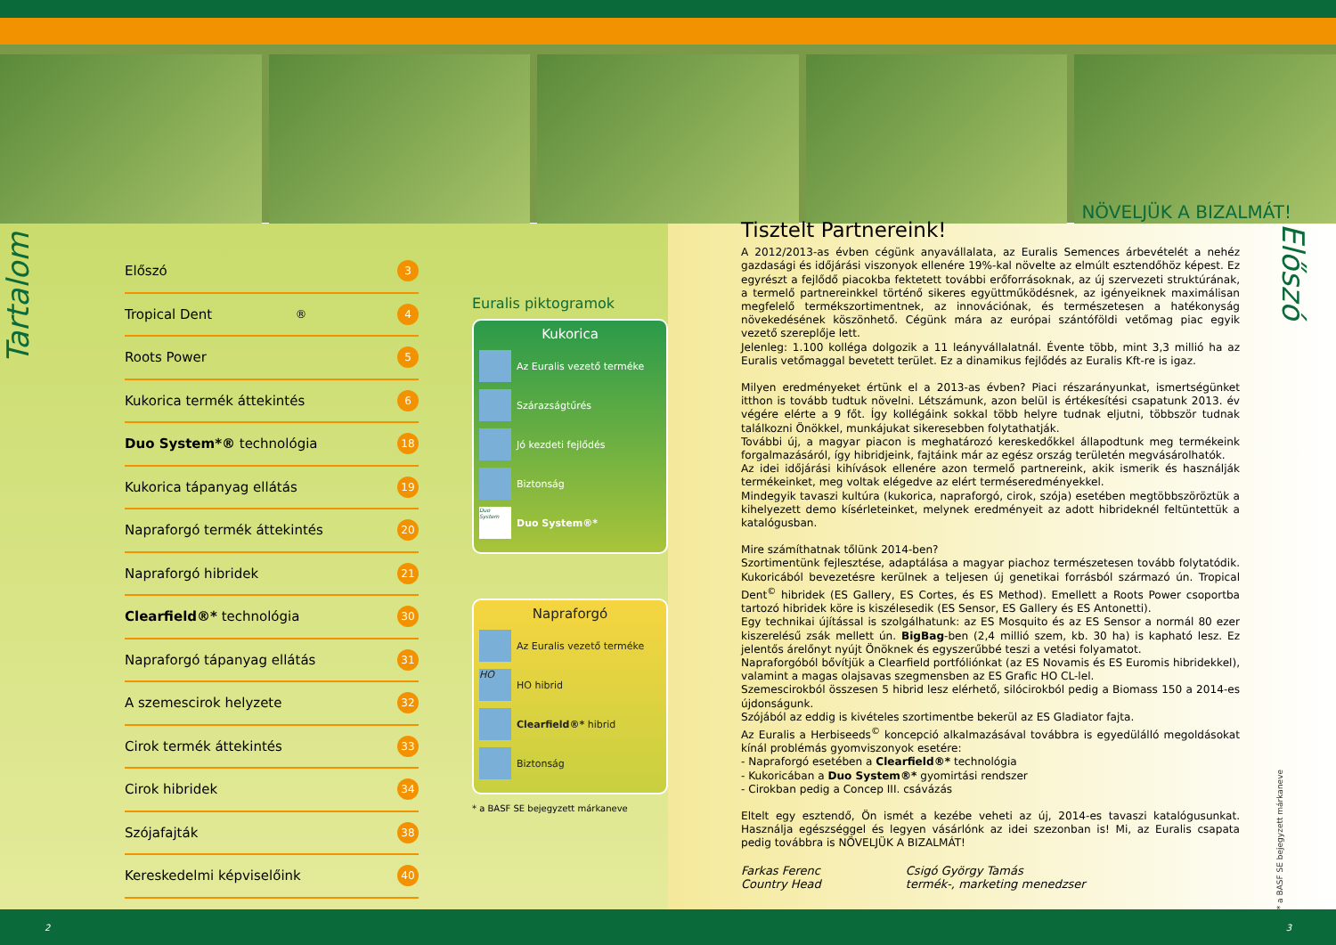Tartalom
Előszó 3
Tropical Dent<sup>®</sup> 4
Roots Power 5
Kukorica termék áttekintés 6
Duo System*® technológia 18
Kukorica tápanyag ellátás 19
Napraforgó termék áttekintés 20
Napraforgó hibridek 21
Clearfield®* technológia 30
Napraforgó tápanyag ellátás 31
A szemescirok helyzete 32
Cirok termék áttekintés 33
Cirok hibridek 34
Szójafajták 38
Kereskedelmi képviselőink 40
Euralis piktogramok
Kukorica
Az Euralis vezető terméke
Szárazságtűrés
Jó kezdeti fejlődés
Biztonság
Duo System Duo System®*
Napraforgó
Az Euralis vezető terméke
HO HO hibrid
Clearfield®* hibrid
Biztonság
* a BASF SE bejegyzett márkaneve
NÖVELJÜK A BIZALMÁT!
Tisztelt Partnereink!
A 2012/2013-as évben cégünk anyavállalata, az Euralis Semences árbevételét a nehéz gazdasági és időjárási viszonyok ellenére 19%-kal növelte az elmúlt esztendőhöz képest. Ez egyrészt a fejlődő piacokba fektetett további erőforrásoknak, az új szervezeti struktúrának, a termelő partnereinkkel történő sikeres együttműködésnek, az igényeiknek maximálisan megfelelő termékszortimentnek, az innovációnak, és természetesen a hatékonyság növekedésének köszönhető. Cégünk mára az európai szántóföldi vetőmag piac egyik vezető szereplője lett.
Jelenleg: 1.100 kolléga dolgozik a 11 leányvállalatnál. Évente több, mint 3,3 millió ha az Euralis vetőmaggal bevetett terület. Ez a dinamikus fejlődés az Euralis Kft-re is igaz.
Milyen eredményeket értünk el a 2013-as évben? Piaci részarányunkat, ismertségünket itthon is tovább tudtuk növelni. Létszámunk, azon belül is értékesítési csapatunk 2013. év végére elérte a 9 főt. Így kollégáink sokkal több helyre tudnak eljutni, többször tudnak találkozni Önökkel, munkájukat sikeresebben folytathatják.
További új, a magyar piacon is meghatározó kereskedőkkel állapodtunk meg termékeink forgalmazásáról, így hibridjeink, fajtáink már az egész ország területén megvásárolhatók.
Az idei időjárási kihívások ellenére azon termelő partnereink, akik ismerik és használják termékeinket, meg voltak elégedve az elért terméseredményekkel.
Mindegyik tavaszi kultúra (kukorica, napraforgó, cirok, szója) esetében megtöbbszöröztük a kihelyezett demo kísérleteinket, melynek eredményeit az adott hibrideknél feltüntettük a katalógusban.
Mire számíthatnak tőlünk 2014-ben?
Szortimentünk fejlesztése, adaptálása a magyar piachoz természetesen tovább folytatódik. Kukoricából bevezetésre kerülnek a teljesen új genetikai forrásból származó ún. Tropical Dent<sup>©</sup> hibridek (ES Gallery, ES Cortes, és ES Method). Emellett a Roots Power csoportba tartozó hibridek köre is kiszélesedik (ES Sensor, ES Gallery és ES Antonetti).
Egy technikai újítással is szolgálhatunk: az ES Mosquito és az ES Sensor a normál 80 ezer kiszerelésű zsák mellett ún. BigBag-ben (2,4 millió szem, kb. 30 ha) is kapható lesz. Ez jelentős árelőnyt nyújt Önöknek és egyszerűbbé teszi a vetési folyamatot.
Napraforgóból bővítjük a Clearfield portfóliónkat (az ES Novamis és ES Euromis hibridekkel), valamint a magas olajsavas szegmensben az ES Grafic HO CL-lel.
Szemescirokból összesen 5 hibrid lesz elérhető, silócirokból pedig a Biomass 150 a 2014-es újdonságunk.
Szójából az eddig is kivételes szortimentbe bekerül az ES Gladiator fajta.
Az Euralis a Herbiseeds<sup>©</sup> koncepció alkalmazásával továbbra is egyedülálló megoldásokat kínál problémás gyomviszonyok esetére:
- Napraforgó esetében a Clearfield®* technológia
- Kukoricában a Duo System®* gyomirtási rendszer
- Cirokban pedig a Concep III. csávázás
Eltelt egy esztendő, Ön ismét a kezébe veheti az új, 2014-es tavaszi katalógusunkat. Használja egészséggel és legyen vásárlónk az idei szezonban is! Mi, az Euralis csapata pedig továbbra is NÖVELJÜK A BIZALMÁT!
Farkas Ferenc
Country Head
Csigó György Tamás
termék-, marketing menedzser
Előszó * a BASF SE bejegyzett márkaneve
2 3